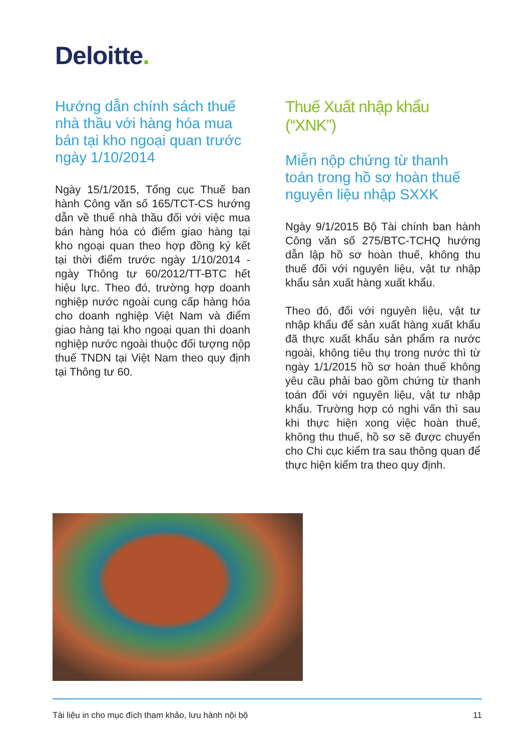Deloitte.
Hướng dẫn chính sách thuế nhà thầu với hàng hóa mua bán tại kho ngoại quan trước ngày 1/10/2014
Ngày 15/1/2015, Tổng cục Thuế ban hành Công văn số 165/TCT-CS hướng dẫn về thuế nhà thầu đối với việc mua bán hàng hóa có điểm giao hàng tại kho ngoại quan theo hợp đồng ký kết tại thời điểm trước ngày 1/10/2014 - ngày Thông tư 60/2012/TT-BTC hết hiệu lực. Theo đó, trường hợp doanh nghiệp nước ngoài cung cấp hàng hóa cho doanh nghiệp Việt Nam và điểm giao hàng tại kho ngoại quan thì doanh nghiệp nước ngoài thuộc đối tượng nộp thuế TNDN tại Việt Nam theo quy định tại Thông tư 60.
Thuế Xuất nhập khẩu (“XNK”)
Miễn nộp chứng từ thanh toán trong hồ sơ hoàn thuế nguyên liệu nhập SXXK
Ngày 9/1/2015 Bộ Tài chính ban hành Công văn số 275/BTC-TCHQ hướng dẫn lập hồ sơ hoàn thuế, không thu thuế đối với nguyên liệu, vật tư nhập khẩu sản xuất hàng xuất khẩu.
Theo đó, đối với nguyên liệu, vật tư nhập khẩu để sản xuất hàng xuất khẩu đã thực xuất khẩu sản phẩm ra nước ngoài, không tiêu thụ trong nước thì từ ngày 1/1/2015 hồ sơ hoàn thuế không yêu cầu phải bao gồm chứng từ thanh toán đối với nguyên liệu, vật tư nhập khẩu. Trường hợp có nghi vấn thì sau khi thực hiện xong việc hoàn thuế, không thu thuế, hồ sơ sẽ được chuyển cho Chi cục kiểm tra sau thông quan để thực hiện kiểm tra theo quy định.
Tài liệu in cho mục đích tham khảo, lưu hành nội bộ 11